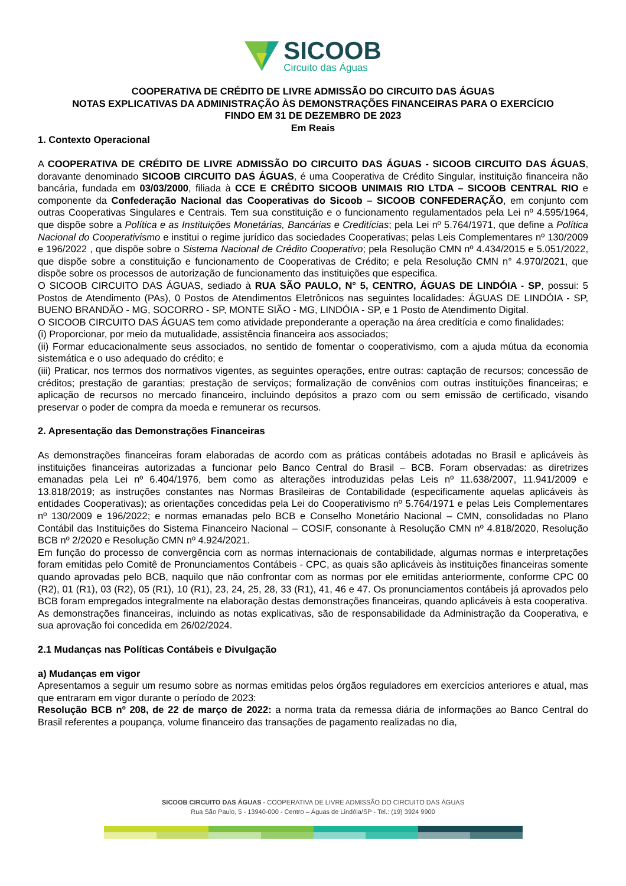SICOOB
Circuito das Águas
COOPERATIVA DE CRÉDITO DE LIVRE ADMISSÃO DO CIRCUITO DAS ÁGUAS
NOTAS EXPLICATIVAS DA ADMINISTRAÇÃO ÀS DEMONSTRAÇÕES FINANCEIRAS PARA O EXERCÍCIO
FINDO EM 31 DE DEZEMBRO DE 2023
Em Reais
1. Contexto Operacional
A COOPERATIVA DE CRÉDITO DE LIVRE ADMISSÃO DO CIRCUITO DAS ÁGUAS - SICOOB CIRCUITO DAS ÁGUAS, doravante denominado SICOOB CIRCUITO DAS ÁGUAS, é uma Cooperativa de Crédito Singular, instituição financeira não bancária, fundada em 03/03/2000, filiada à CCE E CRÉDITO SICOOB UNIMAIS RIO LTDA – SICOOB CENTRAL RIO e componente da Confederação Nacional das Cooperativas do Sicoob – SICOOB CONFEDERAÇÃO, em conjunto com outras Cooperativas Singulares e Centrais. Tem sua constituição e o funcionamento regulamentados pela Lei nº 4.595/1964, que dispõe sobre a Política e as Instituições Monetárias, Bancárias e Creditícias; pela Lei nº 5.764/1971, que define a Política Nacional do Cooperativismo e institui o regime jurídico das sociedades Cooperativas; pelas Leis Complementares nº 130/2009 e 196/2022 , que dispõe sobre o Sistema Nacional de Crédito Cooperativo; pela Resolução CMN nº 4.434/2015 e 5.051/2022, que dispõe sobre a constituição e funcionamento de Cooperativas de Crédito; e pela Resolução CMN n° 4.970/2021, que dispõe sobre os processos de autorização de funcionamento das instituições que especifica.
O SICOOB CIRCUITO DAS ÁGUAS, sediado à RUA SÃO PAULO, N° 5, CENTRO, ÁGUAS DE LINDÓIA - SP, possui: 5 Postos de Atendimento (PAs), 0 Postos de Atendimentos Eletrônicos nas seguintes localidades: ÁGUAS DE LINDÓIA - SP, BUENO BRANDÃO - MG, SOCORRO - SP, MONTE SIÃO - MG, LINDÓIA - SP, e 1 Posto de Atendimento Digital.
O SICOOB CIRCUITO DAS ÁGUAS tem como atividade preponderante a operação na área creditícia e como finalidades:
(i) Proporcionar, por meio da mutualidade, assistência financeira aos associados;
(ii) Formar educacionalmente seus associados, no sentido de fomentar o cooperativismo, com a ajuda mútua da economia sistemática e o uso adequado do crédito; e
(iii) Praticar, nos termos dos normativos vigentes, as seguintes operações, entre outras: captação de recursos; concessão de créditos; prestação de garantias; prestação de serviços; formalização de convênios com outras instituições financeiras; e aplicação de recursos no mercado financeiro, incluindo depósitos a prazo com ou sem emissão de certificado, visando preservar o poder de compra da moeda e remunerar os recursos.
2. Apresentação das Demonstrações Financeiras
As demonstrações financeiras foram elaboradas de acordo com as práticas contábeis adotadas no Brasil e aplicáveis às instituições financeiras autorizadas a funcionar pelo Banco Central do Brasil – BCB. Foram observadas: as diretrizes emanadas pela Lei nº 6.404/1976, bem como as alterações introduzidas pelas Leis nº 11.638/2007, 11.941/2009 e 13.818/2019; as instruções constantes nas Normas Brasileiras de Contabilidade (especificamente aquelas aplicáveis às entidades Cooperativas); as orientações concedidas pela Lei do Cooperativismo nº 5.764/1971 e pelas Leis Complementares nº 130/2009 e 196/2022; e normas emanadas pelo BCB e Conselho Monetário Nacional – CMN, consolidadas no Plano Contábil das Instituições do Sistema Financeiro Nacional – COSIF, consonante à Resolução CMN nº 4.818/2020, Resolução BCB nº 2/2020 e Resolução CMN nº 4.924/2021.
Em função do processo de convergência com as normas internacionais de contabilidade, algumas normas e interpretações foram emitidas pelo Comitê de Pronunciamentos Contábeis - CPC, as quais são aplicáveis às instituições financeiras somente quando aprovadas pelo BCB, naquilo que não confrontar com as normas por ele emitidas anteriormente, conforme CPC 00 (R2), 01 (R1), 03 (R2), 05 (R1), 10 (R1), 23, 24, 25, 28, 33 (R1), 41, 46 e 47. Os pronunciamentos contábeis já aprovados pelo BCB foram empregados integralmente na elaboração destas demonstrações financeiras, quando aplicáveis à esta cooperativa.
As demonstrações financeiras, incluindo as notas explicativas, são de responsabilidade da Administração da Cooperativa, e sua aprovação foi concedida em 26/02/2024.
2.1 Mudanças nas Políticas Contábeis e Divulgação
a) Mudanças em vigor
Apresentamos a seguir um resumo sobre as normas emitidas pelos órgãos reguladores em exercícios anteriores e atual, mas que entraram em vigor durante o período de 2023:
Resolução BCB nº 208, de 22 de março de 2022: a norma trata da remessa diária de informações ao Banco Central do Brasil referentes a poupança, volume financeiro das transações de pagamento realizadas no dia,
SICOOB CIRCUITO DAS ÁGUAS - COOPERATIVA DE LIVRE ADMISSÃO DO CIRCUITO DAS ÁGUAS
Rua São Paulo, 5 - 13940-000 - Centro – Águas de Lindóia/SP - Tel.: (19) 3924 9900